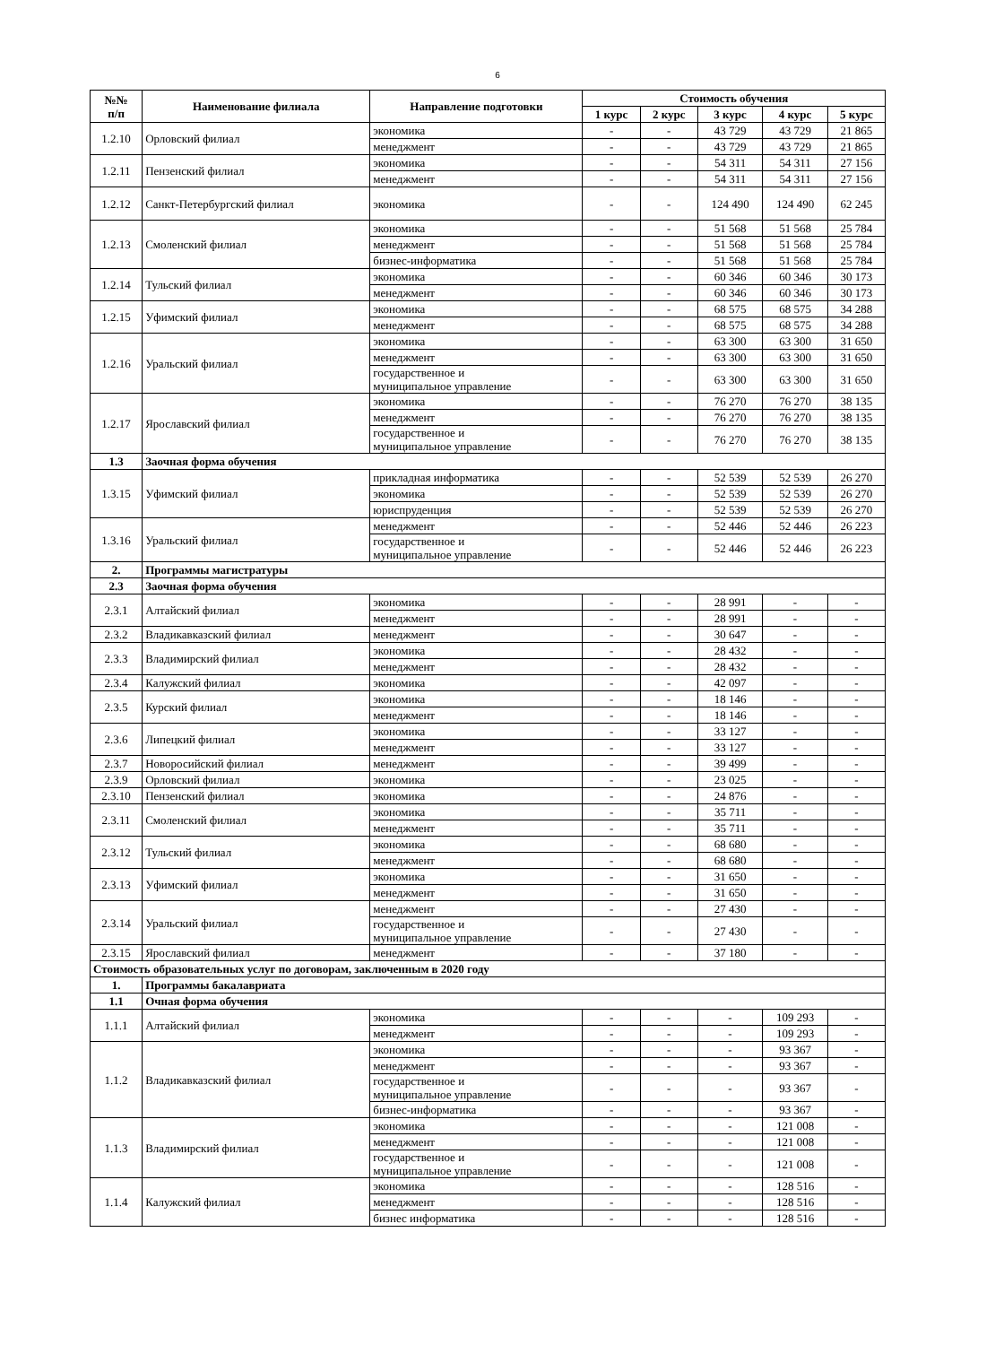6
| №№ п/п | Наименование филиала | Направление подготовки | Стоимость обучения | | | | |
| --- | --- | --- | --- | --- | --- | --- | --- |
| | | | 1 курс | 2 курс | 3 курс | 4 курс | 5 курс |
| 1.2.10 | Орловский филиал | экономика | - | - | 43 729 | 43 729 | 21 865 |
| | | менеджмент | - | - | 43 729 | 43 729 | 21 865 |
| 1.2.11 | Пензенский филиал | экономика | - | - | 54 311 | 54 311 | 27 156 |
| | | менеджмент | - | - | 54 311 | 54 311 | 27 156 |
| 1.2.12 | Санкт-Петербургский филиал | экономика | - | - | 124 490 | 124 490 | 62 245 |
| 1.2.13 | Смоленский филиал | экономика | - | - | 51 568 | 51 568 | 25 784 |
| | | менеджмент | - | - | 51 568 | 51 568 | 25 784 |
| | | бизнес-информатика | - | - | 51 568 | 51 568 | 25 784 |
| 1.2.14 | Тульский филиал | экономика | - | - | 60 346 | 60 346 | 30 173 |
| | | менеджмент | - | - | 60 346 | 60 346 | 30 173 |
| 1.2.15 | Уфимский филиал | экономика | - | - | 68 575 | 68 575 | 34 288 |
| | | менеджмент | - | - | 68 575 | 68 575 | 34 288 |
| 1.2.16 | Уральский филиал | экономика | - | - | 63 300 | 63 300 | 31 650 |
| | | менеджмент | - | - | 63 300 | 63 300 | 31 650 |
| | | государственное и муниципальное управление | - | - | 63 300 | 63 300 | 31 650 |
| 1.2.17 | Ярославский филиал | экономика | - | - | 76 270 | 76 270 | 38 135 |
| | | менеджмент | - | - | 76 270 | 76 270 | 38 135 |
| | | государственное и муниципальное управление | - | - | 76 270 | 76 270 | 38 135 |
| 1.3 | Заочная форма обучения | | | | | | |
| 1.3.15 | Уфимский филиал | прикладная информатика | - | - | 52 539 | 52 539 | 26 270 |
| | | экономика | - | - | 52 539 | 52 539 | 26 270 |
| | | юриспруденция | - | - | 52 539 | 52 539 | 26 270 |
| 1.3.16 | Уральский филиал | менеджмент | - | - | 52 446 | 52 446 | 26 223 |
| | | государственное и муниципальное управление | - | - | 52 446 | 52 446 | 26 223 |
| 2. | Программы магистратуры | | | | | | |
| 2.3 | Заочная форма обучения | | | | | | |
| 2.3.1 | Алтайский филиал | экономика | - | - | 28 991 | - | - |
| | | менеджмент | - | - | 28 991 | - | - |
| 2.3.2 | Владикавказский филиал | менеджмент | - | - | 30 647 | - | - |
| 2.3.3 | Владимирский филиал | экономика | - | - | 28 432 | - | - |
| | | менеджмент | - | - | 28 432 | - | - |
| 2.3.4 | Калужский филиал | экономика | - | - | 42 097 | - | - |
| 2.3.5 | Курский филиал | экономика | - | - | 18 146 | - | - |
| | | менеджмент | - | - | 18 146 | - | - |
| 2.3.6 | Липецкий филиал | экономика | - | - | 33 127 | - | - |
| | | менеджмент | - | - | 33 127 | - | - |
| 2.3.7 | Новоросийский филиал | менеджмент | - | - | 39 499 | - | - |
| 2.3.9 | Орловский филиал | экономика | - | - | 23 025 | - | - |
| 2.3.10 | Пензенский филиал | экономика | - | - | 24 876 | - | - |
| 2.3.11 | Смоленский филиал | экономика | - | - | 35 711 | - | - |
| | | менеджмент | - | - | 35 711 | - | - |
| 2.3.12 | Тульский филиал | экономика | - | - | 68 680 | - | - |
| | | менеджмент | - | - | 68 680 | - | - |
| 2.3.13 | Уфимский филиал | экономика | - | - | 31 650 | - | - |
| | | менеджмент | - | - | 31 650 | - | - |
| 2.3.14 | Уральский филиал | менеджмент | - | - | 27 430 | - | - |
| | | государственное и муниципальное управление | - | - | 27 430 | - | - |
| 2.3.15 | Ярославский филиал | менеджмент | - | - | 37 180 | - | - |
| Стоимость образовательных услуг по договорам, заключенным в 2020 году | | | | | | | |
| 1. | Программы бакалавриата | | | | | | |
| 1.1 | Очная форма обучения | | | | | | |
| 1.1.1 | Алтайский филиал | экономика | - | - | - | 109 293 | - |
| | | менеджмент | - | - | - | 109 293 | - |
| 1.1.2 | Владикавказский филиал | экономика | - | - | - | 93 367 | - |
| | | менеджмент | - | - | - | 93 367 | - |
| | | государственное и муниципальное управление | - | - | - | 93 367 | - |
| | | бизнес-информатика | - | - | - | 93 367 | - |
| 1.1.3 | Владимирский филиал | экономика | - | - | - | 121 008 | - |
| | | менеджмент | - | - | - | 121 008 | - |
| | | государственное и муниципальное управление | - | - | - | 121 008 | - |
| 1.1.4 | Калужский филиал | экономика | - | - | - | 128 516 | - |
| | | менеджмент | - | - | - | 128 516 | - |
| | | бизнес информатика | - | - | - | 128 516 | - |